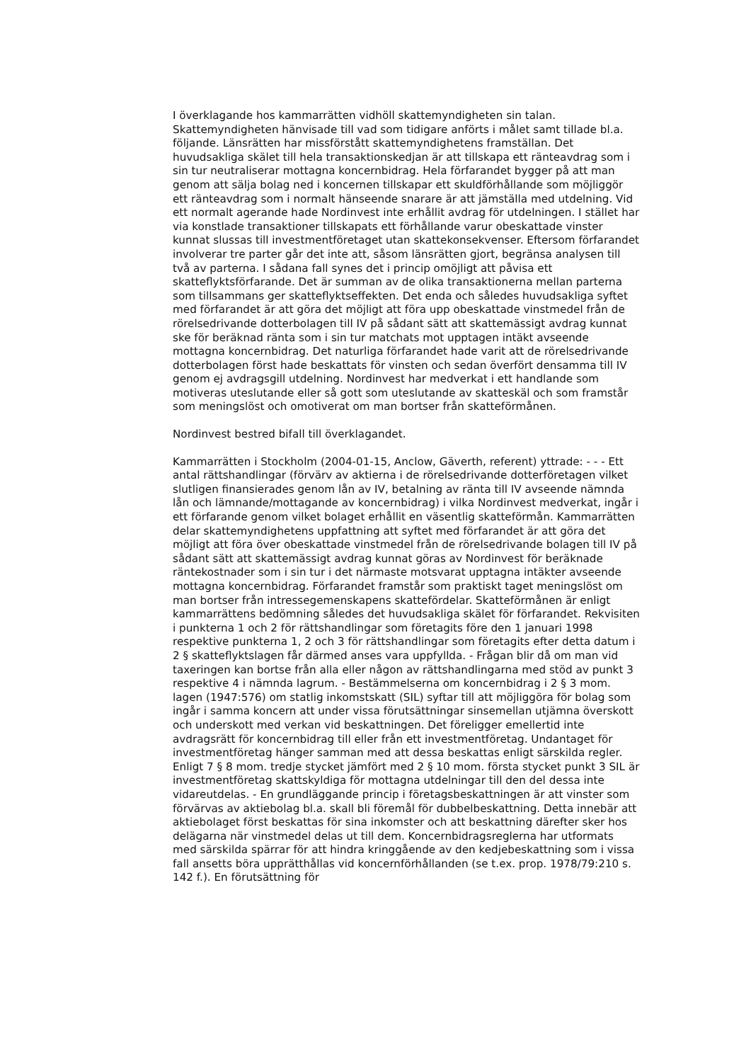I överklagande hos kammarrätten vidhöll skattemyndigheten sin talan. Skattemyndigheten hänvisade till vad som tidigare anförts i målet samt tillade bl.a. följande. Länsrätten har missförstått skattemyndighetens framställan. Det huvudsakliga skälet till hela transaktionskedjan är att tillskapa ett ränteavdrag som i sin tur neutraliserar mottagna koncernbidrag. Hela förfarandet bygger på att man genom att sälja bolag ned i koncernen tillskapar ett skuldförhållande som möjliggör ett ränteavdrag som i normalt hänseende snarare är att jämställa med utdelning. Vid ett normalt agerande hade Nordinvest inte erhållit avdrag för utdelningen. I stället har via konstlade transaktioner tillskapats ett förhållande varur obeskattade vinster kunnat slussas till investmentföretaget utan skattekonsekvenser. Eftersom förfarandet involverar tre parter går det inte att, såsom länsrätten gjort, begränsa analysen till två av parterna. I sådana fall synes det i princip omöjligt att påvisa ett skatteflyktsförfarande. Det är summan av de olika transaktionerna mellan parterna som tillsammans ger skatteflyktseffekten. Det enda och således huvudsakliga syftet med förfarandet är att göra det möjligt att föra upp obeskattade vinstmedel från de rörelsedrivande dotterbolagen till IV på sådant sätt att skattemässigt avdrag kunnat ske för beräknad ränta som i sin tur matchats mot upptagen intäkt avseende mottagna koncernbidrag. Det naturliga förfarandet hade varit att de rörelsedrivande dotterbolagen först hade beskattats för vinsten och sedan överfört densamma till IV genom ej avdragsgill utdelning. Nordinvest har medverkat i ett handlande som motiveras uteslutande eller så gott som uteslutande av skatteskäl och som framstår som meningslöst och omotiverat om man bortser från skatteförmånen.
Nordinvest bestred bifall till överklagandet.
Kammarrätten i Stockholm (2004-01-15, Anclow, Gäverth, referent) yttrade: - - - Ett antal rättshandlingar (förvärv av aktierna i de rörelsedrivande dotterföretagen vilket slutligen finansierades genom lån av IV, betalning av ränta till IV avseende nämnda lån och lämnande/mottagande av koncernbidrag) i vilka Nordinvest medverkat, ingår i ett förfarande genom vilket bolaget erhållit en väsentlig skatteförmån. Kammarrätten delar skattemyndighetens uppfattning att syftet med förfarandet är att göra det möjligt att föra över obeskattade vinstmedel från de rörelsedrivande bolagen till IV på sådant sätt att skattemässigt avdrag kunnat göras av Nordinvest för beräknade räntekostnader som i sin tur i det närmaste motsvarat upptagna intäkter avseende mottagna koncernbidrag. Förfarandet framstår som praktiskt taget meningslöst om man bortser från intressegemenskapens skattefördelar. Skatteförmånen är enligt kammarrättens bedömning således det huvudsakliga skälet för förfarandet. Rekvisiten i punkterna 1 och 2 för rättshandlingar som företagits före den 1 januari 1998 respektive punkterna 1, 2 och 3 för rättshandlingar som företagits efter detta datum i 2 § skatteflyktslagen får därmed anses vara uppfyllda. - Frågan blir då om man vid taxeringen kan bortse från alla eller någon av rättshandlingarna med stöd av punkt 3 respektive 4 i nämnda lagrum. - Bestämmelserna om koncernbidrag i 2 § 3 mom. lagen (1947:576) om statlig inkomstskatt (SIL) syftar till att möjliggöra för bolag som ingår i samma koncern att under vissa förutsättningar sinsemellan utjämna överskott och underskott med verkan vid beskattningen. Det föreligger emellertid inte avdragsrätt för koncernbidrag till eller från ett investmentföretag. Undantaget för investmentföretag hänger samman med att dessa beskattas enligt särskilda regler. Enligt 7 § 8 mom. tredje stycket jämfört med 2 § 10 mom. första stycket punkt 3 SIL är investmentföretag skattskyldiga för mottagna utdelningar till den del dessa inte vidareutdelas. - En grundläggande princip i företagsbeskattningen är att vinster som förvärvas av aktiebolag bl.a. skall bli föremål för dubbelbeskattning. Detta innebär att aktiebolaget först beskattas för sina inkomster och att beskattning därefter sker hos delägarna när vinstmedel delas ut till dem. Koncernbidragsreglerna har utformats med särskilda spärrar för att hindra kringgående av den kedjebeskattning som i vissa fall ansetts böra upprätthållas vid koncernförhållanden (se t.ex. prop. 1978/79:210 s. 142 f.). En förutsättning för